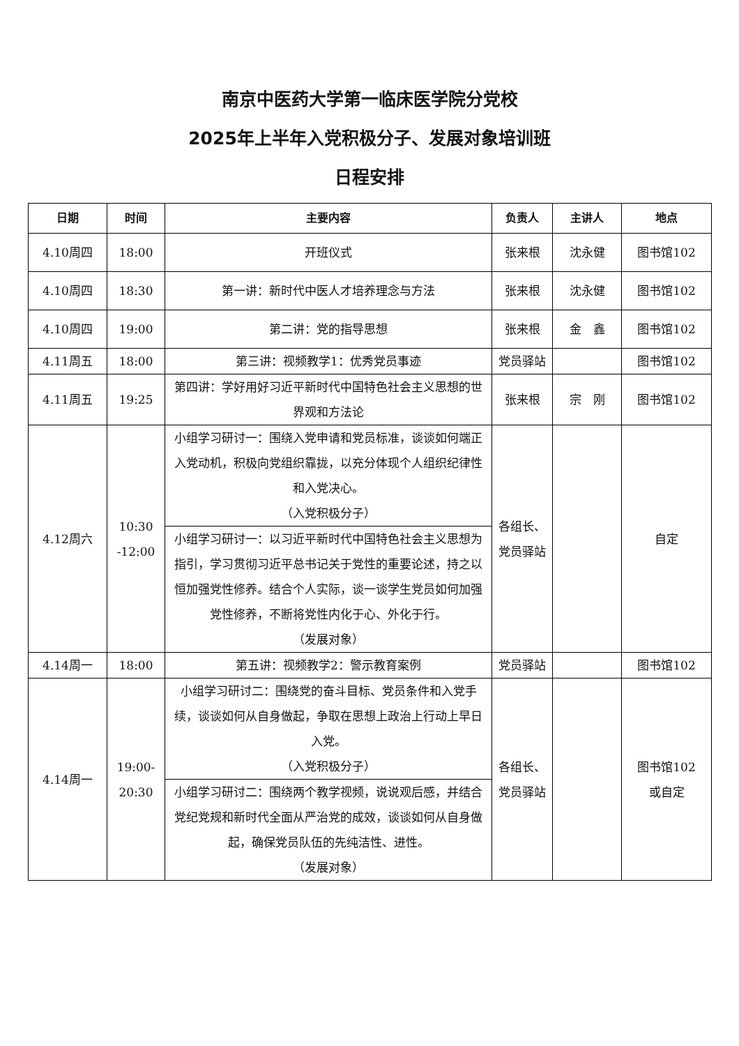南京中医药大学第一临床医学院分党校
2025年上半年入党积极分子、发展对象培训班
日程安排
| 日期 | 时间 | 主要内容 | 负责人 | 主讲人 | 地点 |
| --- | --- | --- | --- | --- | --- |
| 4.10周四 | 18:00 | 开班仪式 | 张来根 | 沈永健 | 图书馆102 |
| 4.10周四 | 18:30 | 第一讲：新时代中医人才培养理念与方法 | 张来根 | 沈永健 | 图书馆102 |
| 4.10周四 | 19:00 | 第二讲：党的指导思想 | 张来根 | 金 鑫 | 图书馆102 |
| 4.11周五 | 18:00 | 第三讲：视频教学1：优秀党员事迹 | 党员驿站 | | 图书馆102 |
| 4.11周五 | 19:25 | 第四讲：学好用好习近平新时代中国特色社会主义思想的世界观和方法论 | 张来根 | 宗 刚 | 图书馆102 |
| 4.12周六 | 10:30 -12:00 | 小组学习研讨一：围绕入党申请和党员标准，谈谈如何端正入党动机，积极向党组织靠拢，以充分体现个人组织纪律性和入党决心。 （入党积极分子） | 各组长、党员驿站 | | 自定 |
| | | 小组学习研讨一：以习近平新时代中国特色社会主义思想为指引，学习贯彻习近平总书记关于党性的重要论述，持之以恒加强党性修养。结合个人实际，谈一谈学生党员如何加强党性修养，不断将党性内化于心、外化于行。 （发展对象） | | | |
| 4.14周一 | 18:00 | 第五讲：视频教学2：警示教育案例 | 党员驿站 | | 图书馆102 |
| 4.14周一 | 19:00-20:30 | 小组学习研讨二：围绕党的奋斗目标、党员条件和入党手续，谈谈如何从自身做起，争取在思想上政治上行动上早日入党。 （入党积极分子） | 各组长、党员驿站 | | 图书馆102 或自定 |
| | | 小组学习研讨二：围绕两个教学视频，说说观后感，并结合党纪党规和新时代全面从严治党的成效，谈谈如何从自身做起，确保党员队伍的先纯洁性、进性。 （发展对象） | | | |